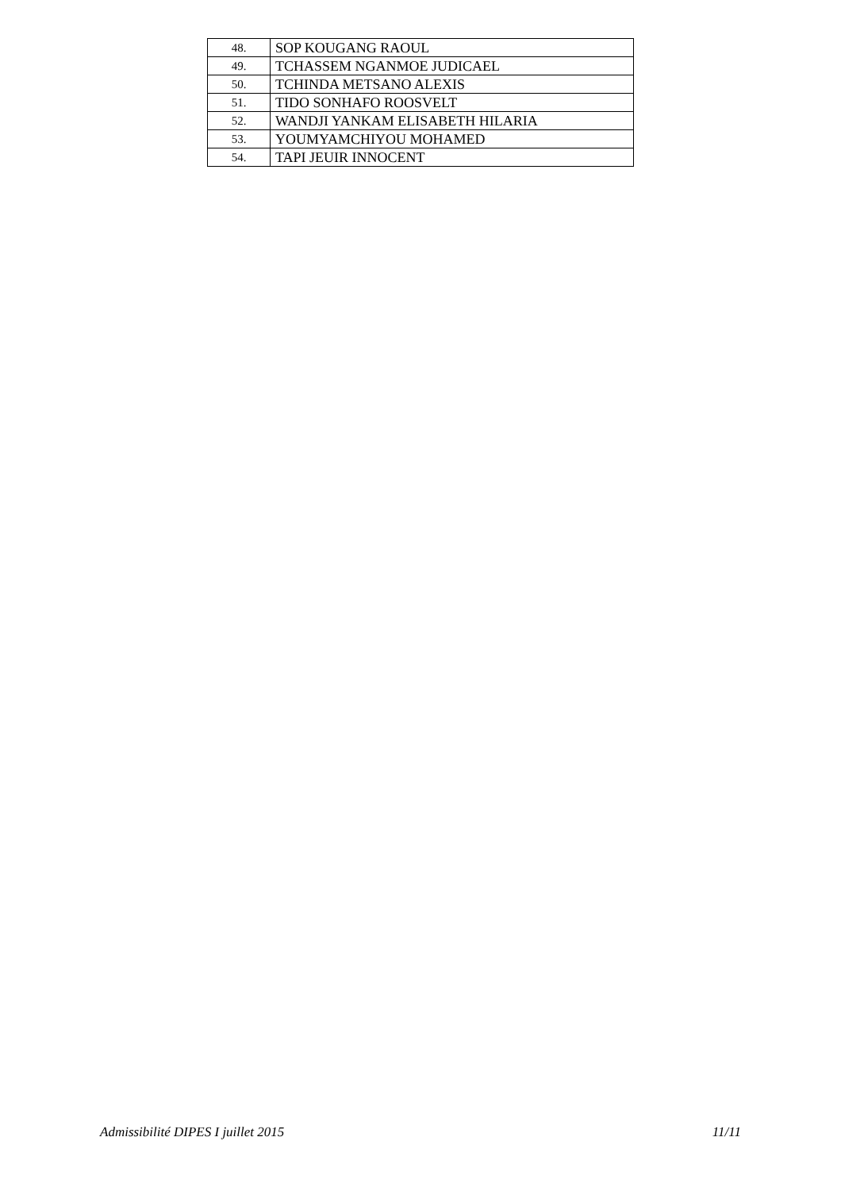| 48. | SOP KOUGANG RAOUL |
| 49. | TCHASSEM NGANMOE JUDICAEL |
| 50. | TCHINDA METSANO ALEXIS |
| 51. | TIDO SONHAFO ROOSVELT |
| 52. | WANDJI YANKAM ELISABETH HILARIA |
| 53. | YOUMYAMCHIYOU MOHAMED |
| 54. | TAPI JEUIR INNOCENT |
Admissibilité DIPES I juillet 2015 11/11